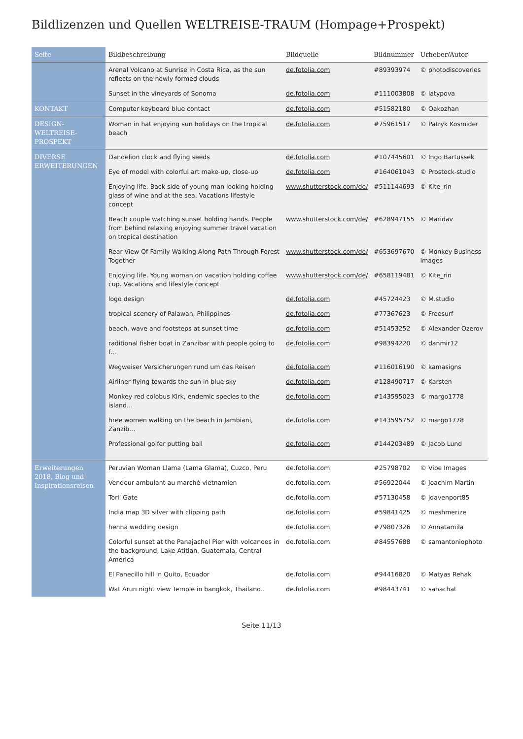Bildlizenzen und Quellen WELTREISE-TRAUM (Hompage+Prospekt)
| Seite | Bildbeschreibung | Bildquelle | Bildnummer | Urheber/Autor |
| --- | --- | --- | --- | --- |
| | Arenal Volcano at Sunrise in Costa Rica, as the sun reflects on the newly formed clouds | de.fotolia.com | #89393974 | © photodiscoveries |
| | Sunset in the vineyards of Sonoma | de.fotolia.com | #111003808 | © latypova |
| KONTAKT | Computer keyboard blue contact | de.fotolia.com | #51582180 | © Oakozhan |
| DESIGN- WELTREISE- PROSPEKT | Woman in hat enjoying sun holidays on the tropical beach | de.fotolia.com | #75961517 | © Patryk Kosmider |
| DIVERSE ERWEITERUNGEN | Dandelion clock and flying seeds | de.fotolia.com | #107445601 | © Ingo Bartussek |
| | Eye of model with colorful art make-up, close-up | de.fotolia.com | #164061043 | © Prostock-studio |
| | Enjoying life. Back side of young man looking holding glass of wine and at the sea. Vacations lifestyle concept | www.shutterstock.com/de/ | #511144693 | © Kite_rin |
| | Beach couple watching sunset holding hands. People from behind relaxing enjoying summer travel vacation on tropical destination | www.shutterstock.com/de/ | #628947155 | © Maridav |
| | Rear View Of Family Walking Along Path Through Forest Together | www.shutterstock.com/de/ | #653697670 | © Monkey Business Images |
| | Enjoying life. Young woman on vacation holding coffee cup. Vacations and lifestyle concept | www.shutterstock.com/de/ | #658119481 | © Kite_rin |
| | logo design | de.fotolia.com | #45724423 | © M.studio |
| | tropical scenery of Palawan, Philippines | de.fotolia.com | #77367623 | © Freesurf |
| | beach, wave and footsteps at sunset time | de.fotolia.com | #51453252 | © Alexander Ozerov |
| | raditional fisher boat in Zanzibar with people going to f… | de.fotolia.com | #98394220 | © danmir12 |
| | Wegweiser Versicherungen rund um das Reisen | de.fotolia.com | #116016190 | © kamasigns |
| | Airliner flying towards the sun in blue sky | de.fotolia.com | #128490717 | © Karsten |
| | Monkey red colobus Kirk, endemic species to the island… | de.fotolia.com | #143595023 | © margo1778 |
| | hree women walking on the beach in Jambiani, Zanzib… | de.fotolia.com | #143595752 | © margo1778 |
| | Professional golfer putting ball | de.fotolia.com | #144203489 | © Jacob Lund |
| Erweiterungen 2018, Blog und Inspirationsreisen | Peruvian Woman Llama (Lama Glama), Cuzco, Peru | de.fotolia.com | #25798702 | © Vibe Images |
| | Vendeur ambulant au marché vietnamien | de.fotolia.com | #56922044 | © Joachim Martin |
| | Torii Gate | de.fotolia.com | #57130458 | © jdavenport85 |
| | India map 3D silver with clipping path | de.fotolia.com | #59841425 | © meshmerize |
| | henna wedding design | de.fotolia.com | #79807326 | © Annatamila |
| | Colorful sunset at the Panajachel Pier with volcanoes in the background, Lake Atitlan, Guatemala, Central America | de.fotolia.com | #84557688 | © samantoniophoto |
| | El Panecillo hill in Quito, Ecuador | de.fotolia.com | #94416820 | © Matyas Rehak |
| | Wat Arun night view Temple in bangkok, Thailand.. | de.fotolia.com | #98443741 | © sahachat |
Seite 11/13